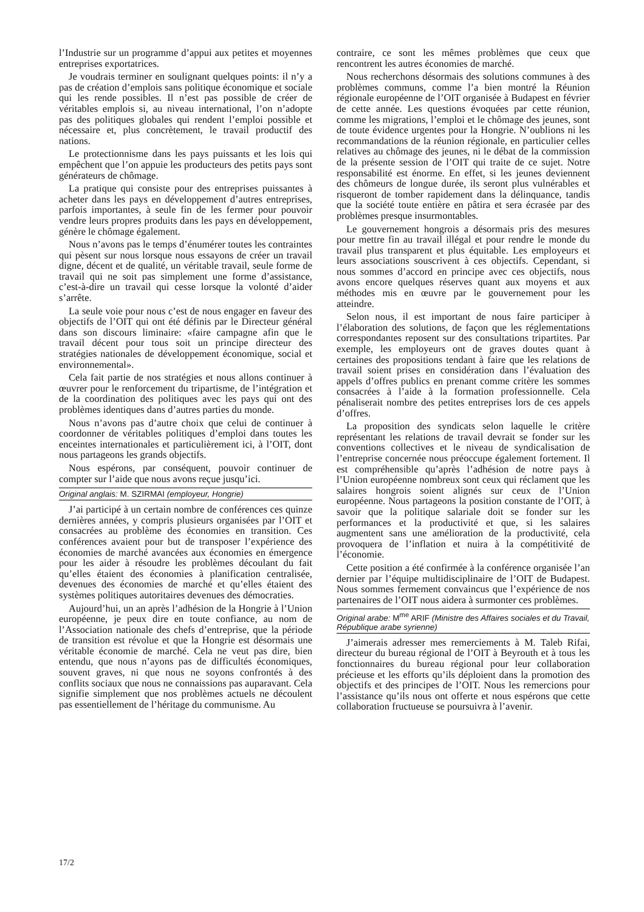l’Industrie sur un programme d’appui aux petites et moyennes entreprises exportatrices.
Je voudrais terminer en soulignant quelques points: il n’y a pas de création d’emplois sans politique économique et sociale qui les rende possibles. Il n’est pas possible de créer de véritables emplois si, au niveau international, l’on n’adopte pas des politiques globales qui rendent l’emploi possible et nécessaire et, plus concrètement, le travail productif des nations.
Le protectionnisme dans les pays puissants et les lois qui empêchent que l’on appuie les producteurs des petits pays sont générateurs de chômage.
La pratique qui consiste pour des entreprises puissantes à acheter dans les pays en développement d’autres entreprises, parfois importantes, à seule fin de les fermer pour pouvoir vendre leurs propres produits dans les pays en développement, génère le chômage également.
Nous n’avons pas le temps d’énumérer toutes les contraintes qui pèsent sur nous lorsque nous essayons de créer un travail digne, décent et de qualité, un véritable travail, seule forme de travail qui ne soit pas simplement une forme d’assistance, c’est-à-dire un travail qui cesse lorsque la volonté d’aider s’arrête.
La seule voie pour nous c’est de nous engager en faveur des objectifs de l’OIT qui ont été définis par le Directeur général dans son discours liminaire: «faire campagne afin que le travail décent pour tous soit un principe directeur des stratégies nationales de développement économique, social et environnemental».
Cela fait partie de nos stratégies et nous allons continuer à œuvrer pour le renforcement du tripartisme, de l’intégration et de la coordination des politiques avec les pays qui ont des problèmes identiques dans d’autres parties du monde.
Nous n’avons pas d’autre choix que celui de continuer à coordonner de véritables politiques d’emploi dans toutes les enceintes internationales et particulièrement ici, à l’OIT, dont nous partageons les grands objectifs.
Nous espérons, par conséquent, pouvoir continuer de compter sur l’aide que nous avons reçue jusqu’ici.
Original anglais: M. SZIRMAI (employeur, Hongrie)
J’ai participé à un certain nombre de conférences ces quinze dernières années, y compris plusieurs organisées par l’OIT et consacrées au problème des économies en transition. Ces conférences avaient pour but de transposer l’expérience des économies de marché avancées aux économies en émergence pour les aider à résoudre les problèmes découlant du fait qu’elles étaient des économies à planification centralisée, devenues des économies de marché et qu’elles étaient des systèmes politiques autoritaires devenues des démocraties.
Aujourd’hui, un an après l’adhésion de la Hongrie à l’Union européenne, je peux dire en toute confiance, au nom de l’Association nationale des chefs d’entreprise, que la période de transition est révolue et que la Hongrie est désormais une véritable économie de marché. Cela ne veut pas dire, bien entendu, que nous n’ayons pas de difficultés économiques, souvent graves, ni que nous ne soyons confrontés à des conflits sociaux que nous ne connaissions pas auparavant. Cela signifie simplement que nos problèmes actuels ne découlent pas essentiellement de l’héritage du communisme. Au
contraire, ce sont les mêmes problèmes que ceux que rencontrent les autres économies de marché.
Nous recherchons désormais des solutions communes à des problèmes communs, comme l’a bien montré la Réunion régionale européenne de l’OIT organisée à Budapest en février de cette année. Les questions évoquées par cette réunion, comme les migrations, l’emploi et le chômage des jeunes, sont de toute évidence urgentes pour la Hongrie. N’oublions ni les recommandations de la réunion régionale, en particulier celles relatives au chômage des jeunes, ni le débat de la commission de la présente session de l’OIT qui traite de ce sujet. Notre responsabilité est énorme. En effet, si les jeunes deviennent des chômeurs de longue durée, ils seront plus vulnérables et risqueront de tomber rapidement dans la délinquance, tandis que la société toute entière en pâtira et sera écrasée par des problèmes presque insurmontables.
Le gouvernement hongrois a désormais pris des mesures pour mettre fin au travail illégal et pour rendre le monde du travail plus transparent et plus équitable. Les employeurs et leurs associations souscrivent à ces objectifs. Cependant, si nous sommes d’accord en principe avec ces objectifs, nous avons encore quelques réserves quant aux moyens et aux méthodes mis en œuvre par le gouvernement pour les atteindre.
Selon nous, il est important de nous faire participer à l’élaboration des solutions, de façon que les réglementations correspondantes reposent sur des consultations tripartites. Par exemple, les employeurs ont de graves doutes quant à certaines des propositions tendant à faire que les relations de travail soient prises en considération dans l’évaluation des appels d’offres publics en prenant comme critère les sommes consacrées à l’aide à la formation professionnelle. Cela pénaliserait nombre des petites entreprises lors de ces appels d’offres.
La proposition des syndicats selon laquelle le critère représentant les relations de travail devrait se fonder sur les conventions collectives et le niveau de syndicalisation de l’entreprise concernée nous préoccupe également fortement. Il est compréhensible qu’après l’adhésion de notre pays à l’Union européenne nombreux sont ceux qui réclament que les salaires hongrois soient alignés sur ceux de l’Union européenne. Nous partageons la position constante de l’OIT, à savoir que la politique salariale doit se fonder sur les performances et la productivité et que, si les salaires augmentent sans une amélioration de la productivité, cela provoquera de l’inflation et nuira à la compétitivité de l’économie.
Cette position a été confirmée à la conférence organisée l’an dernier par l’équipe multidisciplinaire de l’OIT de Budapest. Nous sommes fermement convaincus que l’expérience de nos partenaires de l’OIT nous aidera à surmonter ces problèmes.
Original arabe: M<sup>me</sup> ARIF (Ministre des Affaires sociales et du Travail, République arabe syrienne)
J’aimerais adresser mes remerciements à M. Taleb Rifai, directeur du bureau régional de l’OIT à Beyrouth et à tous les fonctionnaires du bureau régional pour leur collaboration précieuse et les efforts qu’ils déploient dans la promotion des objectifs et des principes de l’OIT. Nous les remercions pour l’assistance qu’ils nous ont offerte et nous espérons que cette collaboration fructueuse se poursuivra à l’avenir.
17/2